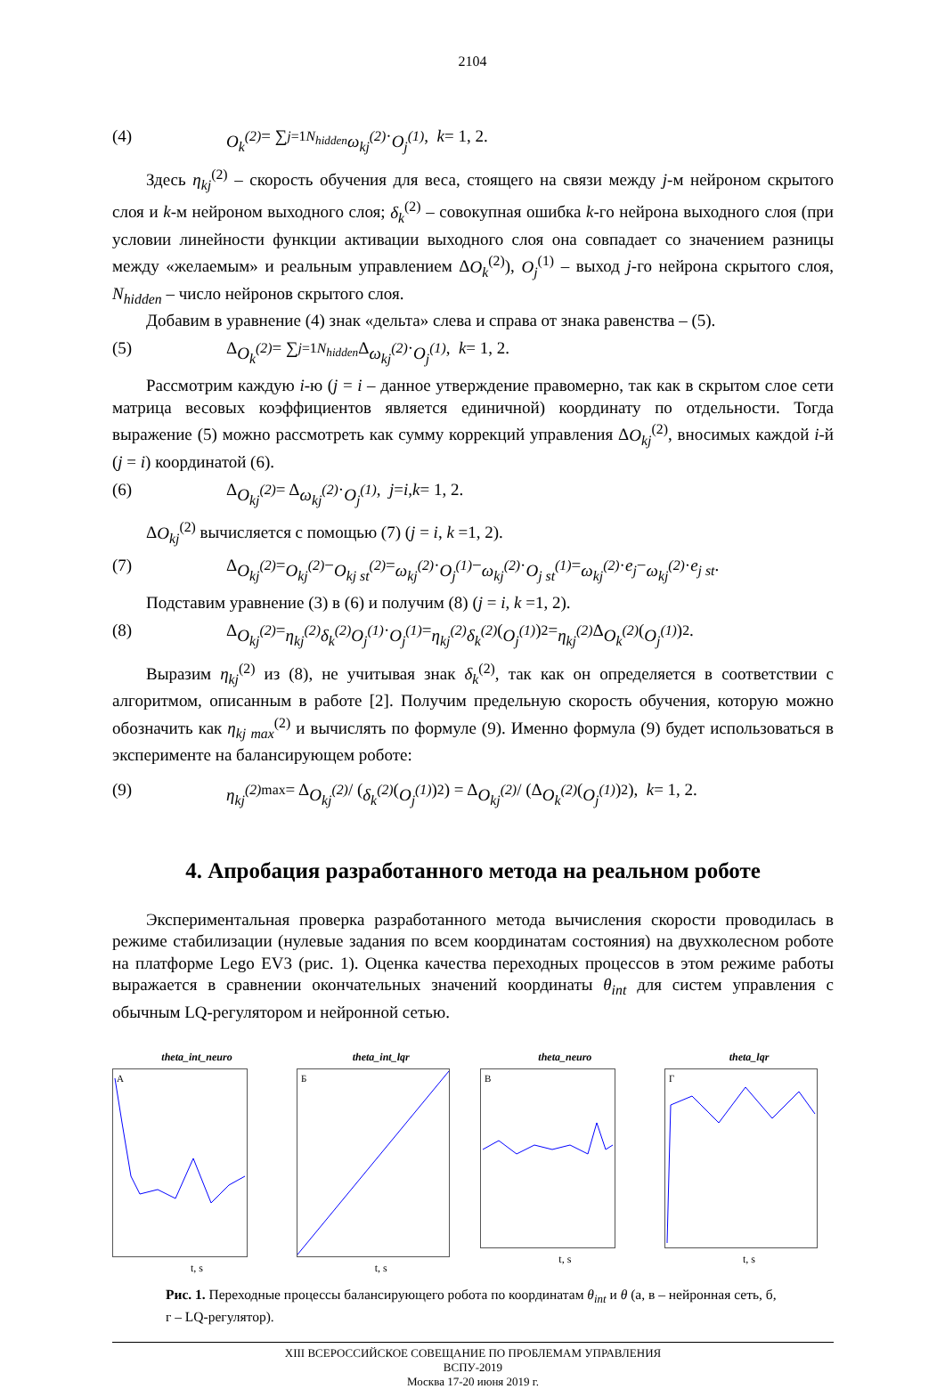2104
(4) O<sub>k</sub><sup>(2)</sup> = ∑<sub>j=1</sub><sup>N<sub>hidden</sub></sup> ω<sub>kj</sub><sup>(2)</sup> · O<sub>j</sub><sup>(1)</sup>, k = 1, 2.
Здесь η<sub>kj</sub><sup>(2)</sup> – скорость обучения для веса, стоящего на связи между j-м нейроном скрытого слоя и k-м нейроном выходного слоя; δ<sub>k</sub><sup>(2)</sup> – совокупная ошибка k-го нейрона выходного слоя (при условии линейности функции активации выходного слоя она совпадает со значением разницы между «желаемым» и реальным управлением ΔO<sub>k</sub><sup>(2)</sup>), O<sub>j</sub><sup>(1)</sup> – выход j-го нейрона скрытого слоя, N<sub>hidden</sub> – число нейронов скрытого слоя.
Добавим в уравнение (4) знак «дельта» слева и справа от знака равенства – (5).
(5) Δ O<sub>k</sub><sup>(2)</sup> = ∑<sub>j=1</sub><sup>N<sub>hidden</sub></sup> Δ ω<sub>kj</sub><sup>(2)</sup> · O<sub>j</sub><sup>(1)</sup>, k = 1, 2.
Рассмотрим каждую i-ю (j = i – данное утверждение правомерно, так как в скрытом слое сети матрица весовых коэффициентов является единичной) координату по отдельности. Тогда выражение (5) можно рассмотреть как сумму коррекций управления ΔO<sub>kj</sub><sup>(2)</sup>, вносимых каждой i-й (j = i) координатой (6).
(6) Δ O<sub>kj</sub><sup>(2)</sup> = Δ ω<sub>kj</sub><sup>(2)</sup> · O<sub>j</sub><sup>(1)</sup>, j = i, k = 1, 2.
ΔO<sub>kj</sub><sup>(2)</sup> вычисляется с помощью (7) (j = i, k =1, 2).
(7) Δ O<sub>kj</sub><sup>(2)</sup> = O<sub>kj</sub><sup>(2)</sup> − O<sub>kj st</sub><sup>(2)</sup> = ω<sub>kj</sub><sup>(2)</sup> · O<sub>j</sub><sup>(1)</sup> − ω<sub>kj</sub><sup>(2)</sup> · O<sub>j st</sub><sup>(1)</sup> = ω<sub>kj</sub><sup>(2)</sup> · e<sub>j</sub> − ω<sub>kj</sub><sup>(2)</sup> · e<sub>j st</sub>.
Подставим уравнение (3) в (6) и получим (8) (j = i, k =1, 2).
(8) Δ O<sub>kj</sub><sup>(2)</sup> = η<sub>kj</sub><sup>(2)</sup>δ<sub>k</sub><sup>(2)</sup>O<sub>j</sub><sup>(1)</sup> · O<sub>j</sub><sup>(1)</sup> = η<sub>kj</sub><sup>(2)</sup>δ<sub>k</sub><sup>(2)</sup> (O<sub>j</sub><sup>(1)</sup>)<sup>2</sup> = η<sub>kj</sub><sup>(2)</sup> Δ O<sub>k</sub><sup>(2)</sup> (O<sub>j</sub><sup>(1)</sup>)<sup>2</sup>.
Выразим η<sub>kj</sub><sup>(2)</sup> из (8), не учитывая знак δ<sub>k</sub><sup>(2)</sup>, так как он определяется в соответствии с алгоритмом, описанным в работе [2]. Получим предельную скорость обучения, которую можно обозначить как η<sub>kj max</sub><sup>(2)</sup> и вычислять по формуле (9). Именно формула (9) будет использоваться в эксперименте на балансирующем роботе:
(9) η<sub>kj</sub><sup>(2)</sup><sub>max</sub> = Δ O<sub>kj</sub><sup>(2)</sup> / (δ<sub>k</sub><sup>(2)</sup> (O<sub>j</sub><sup>(1)</sup>)<sup>2</sup>) = Δ O<sub>kj</sub><sup>(2)</sup> / (Δ O<sub>k</sub><sup>(2)</sup> (O<sub>j</sub><sup>(1)</sup>)<sup>2</sup>), k = 1, 2.
4. Апробация разработанного метода на реальном роботе
Экспериментальная проверка разработанного метода вычисления скорости проводилась в режиме стабилизации (нулевые задания по всем координатам состояния) на двухколесном роботе на платформе Lego EV3 (рис. 1). Оценка качества переходных процессов в этом режиме работы выражается в сравнении окончательных значений координаты θ<sub>int</sub> для систем управления с обычным LQ-регулятором и нейронной сетью.
theta_int_neuro
А
t, s
theta_int_lqr
Б
t, s
theta_neuro
В
t, s
theta_lqr
Г
t, s
Рис. 1. Переходные процессы балансирующего робота по координатам θ<sub>int</sub> и θ (а, в – нейронная сеть, б, г – LQ-регулятор).
XIII ВСЕРОССИЙСКОЕ СОВЕЩАНИЕ ПО ПРОБЛЕМАМ УПРАВЛЕНИЯ
ВСПУ-2019
Москва 17-20 июня 2019 г.